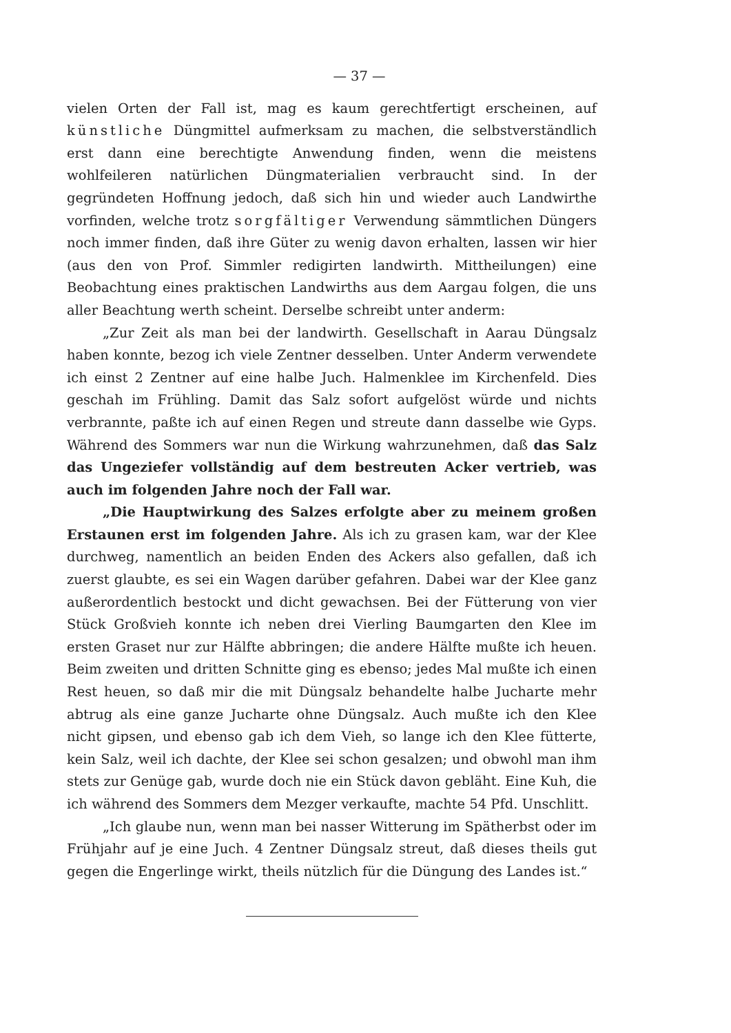— 37 —
vielen Orten der Fall ist, mag es kaum gerechtfertigt erscheinen, auf künstliche Düngmittel aufmerksam zu machen, die selbstverständlich erst dann eine berechtigte Anwendung finden, wenn die meistens wohlfeileren natürlichen Düngmaterialien verbraucht sind. In der gegründeten Hoffnung jedoch, daß sich hin und wieder auch Landwirthe vorfinden, welche trotz sorgfältiger Verwendung sämmtlichen Düngers noch immer finden, daß ihre Güter zu wenig davon erhalten, lassen wir hier (aus den von Prof. Simmler redigirten landwirth. Mittheilungen) eine Beobachtung eines praktischen Landwirths aus dem Aargau folgen, die uns aller Beachtung werth scheint. Derselbe schreibt unter anderm:
„Zur Zeit als man bei der landwirth. Gesellschaft in Aarau Düngsalz haben konnte, bezog ich viele Zentner desselben. Unter Anderm verwendete ich einst 2 Zentner auf eine halbe Juch. Halmenklee im Kirchenfeld. Dies geschah im Frühling. Damit das Salz sofort aufgelöst würde und nichts verbrannte, paßte ich auf einen Regen und streute dann dasselbe wie Gyps. Während des Sommers war nun die Wirkung wahrzunehmen, daß das Salz das Ungeziefer vollständig auf dem bestreuten Acker vertrieb, was auch im folgenden Jahre noch der Fall war.
„Die Hauptwirkung des Salzes erfolgte aber zu meinem großen Erstaunen erst im folgenden Jahre. Als ich zu grasen kam, war der Klee durchweg, namentlich an beiden Enden des Ackers also gefallen, daß ich zuerst glaubte, es sei ein Wagen darüber gefahren. Dabei war der Klee ganz außerordentlich bestockt und dicht gewachsen. Bei der Fütterung von vier Stück Großvieh konnte ich neben drei Vierling Baumgarten den Klee im ersten Graset nur zur Hälfte abbringen; die andere Hälfte mußte ich heuen. Beim zweiten und dritten Schnitte ging es ebenso; jedes Mal mußte ich einen Rest heuen, so daß mir die mit Düngsalz behandelte halbe Jucharte mehr abtrug als eine ganze Jucharte ohne Düngsalz. Auch mußte ich den Klee nicht gipsen, und ebenso gab ich dem Vieh, so lange ich den Klee fütterte, kein Salz, weil ich dachte, der Klee sei schon gesalzen; und obwohl man ihm stets zur Genüge gab, wurde doch nie ein Stück davon gebläht. Eine Kuh, die ich während des Sommers dem Mezger verkaufte, machte 54 Pfd. Unschlitt.
„Ich glaube nun, wenn man bei nasser Witterung im Spätherbst oder im Frühjahr auf je eine Juch. 4 Zentner Düngsalz streut, daß dieses theils gut gegen die Engerlinge wirkt, theils nützlich für die Düngung des Landes ist.“